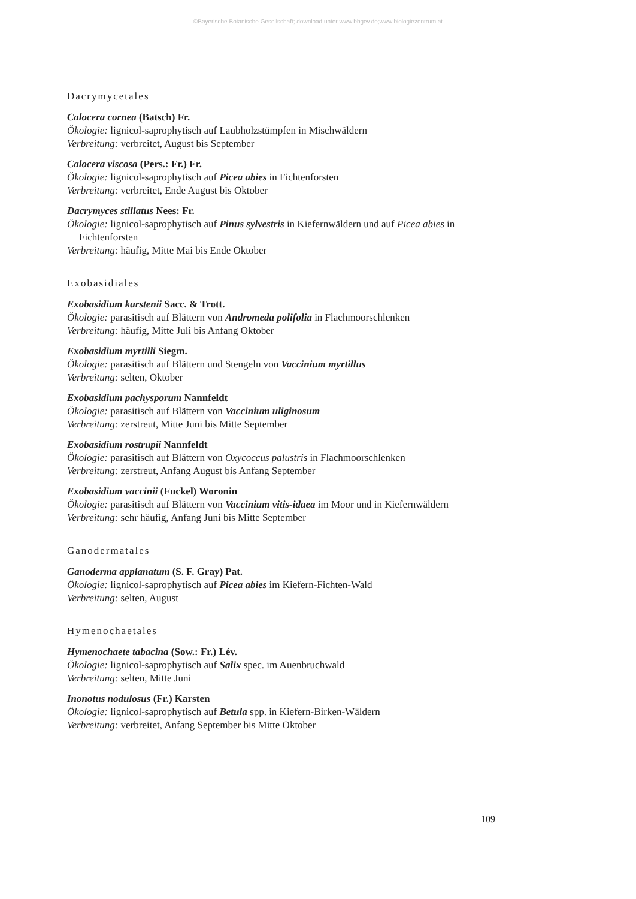©Bayerische Botanische Gesellschaft; download unter www.bbgev.de;www.biologiezentrum.at
Dacrymycetales
Calocera cornea (Batsch) Fr.
Ökologie: lignicol-saprophytisch auf Laubholzstümpfen in Mischwäldern
Verbreitung: verbreitet, August bis September
Calocera viscosa (Pers.: Fr.) Fr.
Ökologie: lignicol-saprophytisch auf Picea abies in Fichtenforsten
Verbreitung: verbreitet, Ende August bis Oktober
Dacrymyces stillatus Nees: Fr.
Ökologie: lignicol-saprophytisch auf Pinus sylvestris in Kiefernwäldern und auf Picea abies in Fichtenforsten
Verbreitung: häufig, Mitte Mai bis Ende Oktober
Exobasidiales
Exobasidium karstenii Sacc. & Trott.
Ökologie: parasitisch auf Blättern von Andromeda polifolia in Flachmoorschlenken
Verbreitung: häufig, Mitte Juli bis Anfang Oktober
Exobasidium myrtilli Siegm.
Ökologie: parasitisch auf Blättern und Stengeln von Vaccinium myrtillus
Verbreitung: selten, Oktober
Exobasidium pachysporum Nannfeldt
Ökologie: parasitisch auf Blättern von Vaccinium uliginosum
Verbreitung: zerstreut, Mitte Juni bis Mitte September
Exobasidium rostrupii Nannfeldt
Ökologie: parasitisch auf Blättern von Oxycoccus palustris in Flachmoorschlenken
Verbreitung: zerstreut, Anfang August bis Anfang September
Exobasidium vaccinii (Fuckel) Woronin
Ökologie: parasitisch auf Blättern von Vaccinium vitis-idaea im Moor und in Kiefernwäldern
Verbreitung: sehr häufig, Anfang Juni bis Mitte September
Ganodermatales
Ganoderma applanatum (S. F. Gray) Pat.
Ökologie: lignicol-saprophytisch auf Picea abies im Kiefern-Fichten-Wald
Verbreitung: selten, August
Hymenochaetales
Hymenochaete tabacina (Sow.: Fr.) Lév.
Ökologie: lignicol-saprophytisch auf Salix spec. im Auenbruchwald
Verbreitung: selten, Mitte Juni
Inonotus nodulosus (Fr.) Karsten
Ökologie: lignicol-saprophytisch auf Betula spp. in Kiefern-Birken-Wäldern
Verbreitung: verbreitet, Anfang September bis Mitte Oktober
109